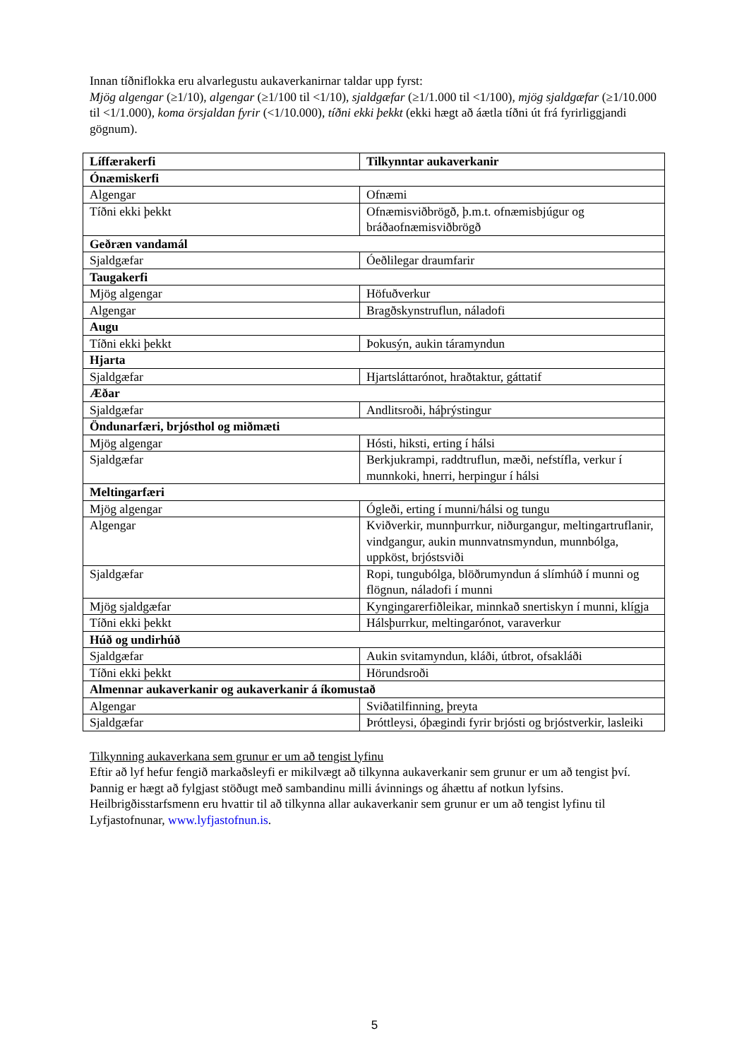Innan tíðniflokka eru alvarlegustu aukaverkanirnar taldar upp fyrst:
Mjög algengar (≥1/10), algengar (≥1/100 til <1/10), sjaldgæfar (≥1/1.000 til <1/100), mjög sjaldgæfar (≥1/10.000 til <1/1.000), koma örsjaldan fyrir (<1/10.000), tíðni ekki þekkt (ekki hægt að áætla tíðni út frá fyrirliggjandi gögnum).
| Líffærakerfi | Tilkynntar aukaverkanir |
| --- | --- |
| Ónæmiskerfi | |
| Algengar | Ofnæmi |
| Tíðni ekki þekkt | Ofnæmisviðbrögð, þ.m.t. ofnæmisbjúgur og bráðaofnæmisviðbrögð |
| Geðræn vandamál | |
| Sjaldgæfar | Óeðlilegar draumfarir |
| Taugakerfi | |
| Mjög algengar | Höfuðverkur |
| Algengar | Bragðskynstruflun, náladofi |
| Augu | |
| Tíðni ekki þekkt | Þokusýn, aukin táramyndun |
| Hjarta | |
| Sjaldgæfar | Hjartsláttarónot, hraðtaktur, gáttatif |
| Æðar | |
| Sjaldgæfar | Andlitsroði, háþrýstingur |
| Öndunarfæri, brjósthol og miðmæti | |
| Mjög algengar | Hósti, hiksti, erting í hálsi |
| Sjaldgæfar | Berkjukrampi, raddtruflun, mæði, nefstífla, verkur í munnkoki, hnerri, herpingur í hálsi |
| Meltingarfæri | |
| Mjög algengar | Ógleði, erting í munni/hálsi og tungu |
| Algengar | Kviðverkir, munnþurrkur, niðurgangur, meltingartruflanir, vindgangur, aukin munnvatnsmyndun, munnbólga, uppköst, brjóstsviði |
| Sjaldgæfar | Ropi, tungubólga, blöðrumyndun á slímhúð í munni og flögnun, náladofi í munni |
| Mjög sjaldgæfar | Kyngingarerfiðleikar, minnkað snertiskyn í munni, klígja |
| Tíðni ekki þekkt | Hálsþurrkur, meltingarónot, varaverkur |
| Húð og undirhúð | |
| Sjaldgæfar | Aukin svitamyndun, kláði, útbrot, ofsakláði |
| Tíðni ekki þekkt | Hörundsroði |
| Almennar aukaverkanir og aukaverkanir á íkomustað | |
| Algengar | Sviðatilfinning, þreyta |
| Sjaldgæfar | Þróttleysi, óþægindi fyrir brjósti og brjóstverkir, lasleiki |
Tilkynning aukaverkana sem grunur er um að tengist lyfinu
Eftir að lyf hefur fengið markaðsleyfi er mikilvægt að tilkynna aukaverkanir sem grunur er um að tengist því. Þannig er hægt að fylgjast stöðugt með sambandinu milli ávinnings og áhættu af notkun lyfsins. Heilbrigðisstarfsmenn eru hvattir til að tilkynna allar aukaverkanir sem grunur er um að tengist lyfinu til Lyfjastofnunar, www.lyfjastofnun.is.
5